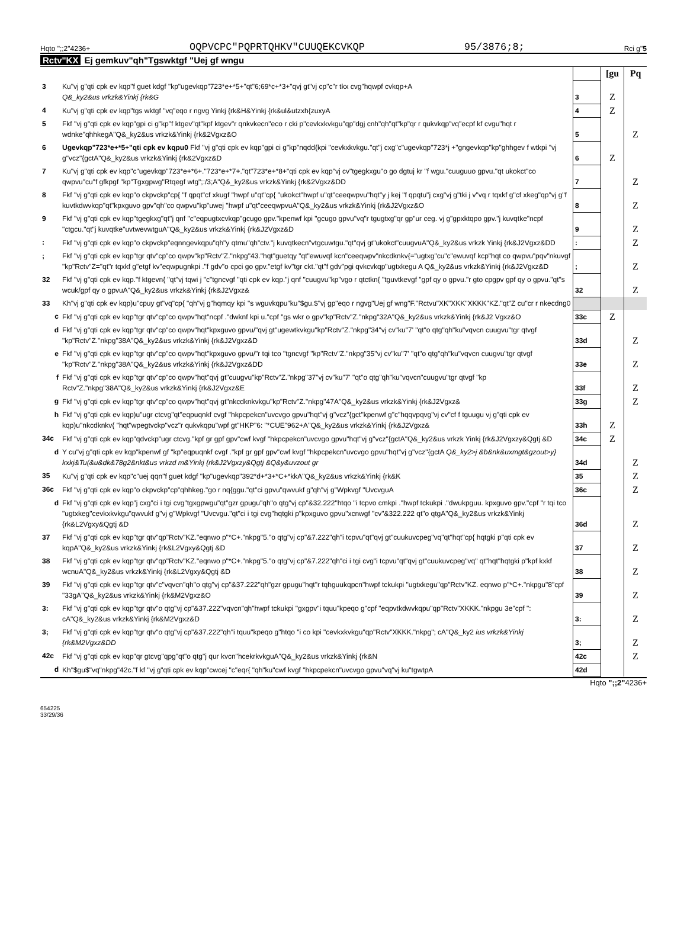Hqto ";;2"4236+ OQPVCPC"PQPRTQHKV"CUUQEKCVKQP 95/3876;8; Rci g"5
Rctv"KX Ej gemkuv"qh"Tgswktgf "Uej gf wngu
| | | | [gu | Pq |
| 3 | Ku"vj g"qti cpk ev kqp"f guet kdgf "kp"ugevkqp"723*e+*5+"qt"6;69*c+*3+"qvj gt"vj cp"c"r tkx cvg"hqwpf cvkqp+A Q&_ky2&us vrkzk&Yinkj {rk&G | 3 | Z | |
| 4 | Ku"vj g"qti cpk ev kqp"tgs wktgf "vq"eqo r ngvg Yinkj {rk&H&Yinkj {rk&ul&utzxh{zuxyA | 4 | Z | |
| 5 | Fkf "vj g"qti cpk ev kqp"gpi ci g"kp"f ktgev"qt"kpf ktgev"r qnkvkecn"eco r cki p"cevkxkvkgu"qp"dgj cnh"qh"qt"kp"qr r qukvkqp"vq"ecpf kf cvgu"hqt r wdnke"qhhkegA"Q&_ky2&us vrkzk&Yinkj {rk&2Vgxz&O | 5 | | Z |
| 6 | Ugevkqp"723*e+*5+"qti cpk ev kqpu0 Fkf "vj g"qti cpk ev kqp"gpi ci g"kp"nqdd{kpi "cevkxkvkgu."qt"j cxg"c"ugevkqp"723*j +"gngevkqp"kp"ghhgev f wtkpi "vj g"vcz"{gctA"Q&_ky2&us vrkzk&Yinkj {rk&2Vgxz&D | 6 | Z | |
| 7 | Ku"vj g"qti cpk ev kqp"c"ugevkqp"723*e+*6+."723*e+*7+."qt"723*e+*8+"qti cpk ev kqp"vj cv"tgegkxgu"o go dgtuj kr "f wgu."cuuguuo gpvu."qt ukokct"co qwpvu"cu"f gfkpgf "kp"Tgxgpwg"Rtqegf wtg";:/3;A"Q&_ky2&us vrkzk&Yinkj {rk&2Vgxz&DD | 7 | | Z |
| 8 | Fkf "vj g"qti cpk ev kqp"o ckpvckp"cp{ "f qpqt"cf xkugf "hwpf u"qt"cp{ "ukokct"hwpf u"qt"ceeqwpvu"hqt"y j kej "f qpqtu"j cxg"vj g"tki j v"vq r tqxkf g"cf xkeg"qp"vj g"f kuvtkdwvkqp"qt"kpxguvo gpv"qh"co qwpvu"kp"uwej "hwpf u"qt"ceeqwpvuA"Q&_ky2&us vrkzk&Yinkj {rk&J2Vgxz&O | 8 | | Z |
| 9 | Fkf "vj g"qti cpk ev kqp"tgegkxg"qt"j qnf "c"eqpugtxcvkqp"gcugo gpv."kpenwf kpi "gcugo gpvu"vq"r tgugtxg"qr gp"ur ceg. vj g"gpxktqpo gpv."j kuvqtke"ncpf "ctgcu."qt"j kuvqtke"uvtwevwtguA"Q&_ky2&us vrkzk&Yinkj {rk&J2Vgxz&D | 9 | | Z |
| : | Fkf "vj g"qti cpk ev kqp"o ckpvckp"eqnngevkqpu"qh"y qtmu"qh"ctv."j kuvqtkecn"vtgcuwtgu."qt"qvj gt"ukokct"cuugvuA"Q&_ky2&us vrkzk Yinkj {rk&J2Vgxz&DD | : | | Z |
| ; | Fkf "vj g"qti cpk ev kqp"tgr qtv"cp"co qwpv"kp"Rctv"Z."nkpg"43."hqt"guetqy "qt"ewuvqf kcn"ceeqwpv"nkcdknkv{="ugtxg"cu"c"ewuvqf kcp"hqt co qwpvu"pqv"nkuvgf "kp"Rctv"Z="qt"r tqxkf g"etgf kv"eqwpugnkpi ."f gdv"o cpci go gpv."etgf kv"tgr ckt."qt"f gdv"pgi qvkcvkqp"ugtxkegu A Q&_ky2&us vrkzk&Yinkj {rk&J2Vgxz&D | ; | | Z |
| 32 | Fkf "vj g"qti cpk ev kqp."f ktgevn{ "qt"vj tqwi j "c"tgncvgf "qti cpk ev kqp."j qnf "cuugvu"kp"vgo r qtctkn{ "tguvtkevgf "gpf qy o gpvu."r gto cpgpv gpf qy o gpvu."qt"s wcuk/gpf qy o gpvuA"Q&_ky2&us vrkzk&Yinkj {rk&J2Vgxz& | 32 | | Z |
| 33 | Kh"vj g"qti cpk ev kqp)u"cpuy gt"vq"cp{ "qh"vj g"hqmqy kpi "s wguvkqpu"ku"$gu.$"vj gp"eqo r ngvg"Uej gf wng"F."Rctvu"XK"XKK"XKKK"KZ."qt"Z cu"cr r nkecdng0 | | | |
| c | Fkf "vj g"qti cpk ev kqp"tgr qtv"cp"co qwpv"hqt"ncpf ."dwknf kpi u."cpf "gs wkr o gpv"kp"Rctv"Z."nkpg"32A"Q&_ky2&us vrkzk&Yinkj {rk&J2 Vgxz&O | 33c | Z | |
| d | Fkf "vj g"qti cpk ev kqp"tgr qtv"cp"co qwpv"hqt"kpxguvo gpvu/"qvj gt"ugewtkvkgu"kp"Rctv"Z."nkpg"34"vj cv"ku"7' "qt"o qtg"qh"ku"vqvcn cuugvu"tgr qtvgf "kp"Rctv"Z."nkpg"38A"Q&_ky2&us vrkzk&Yinkj {rk&J2Vgxz&D | 33d | | Z |
| e | Fkf "vj g"qti cpk ev kqp"tgr qtv"cp"co qwpv"hqt"kpxguvo gpvu/"r tqi tco "tgncvgf "kp"Rctv"Z."nkpg"35"vj cv"ku"7' "qt"o qtg"qh"ku"vqvcn cuugvu"tgr qtvgf "kp"Rctv"Z."nkpg"38A"Q&_ky2&us vrkzk&Yinkj {rk&J2Vgxz&DD | 33e | | Z |
| f | Fkf "vj g"qti cpk ev kqp"tgr qtv"cp"co qwpv"hqt"qvj gt"cuugvu"kp"Rctv"Z."nkpg"37"vj cv"ku"7' "qt"o qtg"qh"ku"vqvcn"cuugvu"tgr qtvgf "kp Rctv"Z."nkpg"38A"Q&_ky2&us vrkzk&Yinkj {rk&J2Vgxz&E | 33f | | Z |
| g | Fkf "vj g"qti cpk ev kqp"tgr qtv"cp"co qwpv"hqt"qvj gt"nkcdknkvkgu"kp"Rctv"Z."nkpg"47A"Q&_ky2&us vrkzk&Yinkj {rk&J2Vgxz& | 33g | | Z |
| h | Fkf "vj g"qti cpk ev kqp)u"ugr ctcvg"qt"eqpuqnkf cvgf "hkpcpekcn"uvcvgo gpvu"hqt"vj g"vcz"{gct"kpenwf g"c"hqqvpqvg"vj cv"cf f tguugu vj g"qti cpk ev kqp)u"nkcdknkv{ "hqt"wpegtvckp"vcz"r qukvkqpu"wpf gt"HKP"6: "*CUE"962+A"Q&_ky2&us vrkzk&Yinkj {rk&J2Vgxz& | 33h | Z | |
| 34c | Fkf "vj g"qti cpk ev kqp"qdvckp"ugr ctcvg."kpf gr gpf gpv"cwf kvgf "hkpcpekcn"uvcvgo gpvu"hqt"vj g"vcz"{gctA"Q&_ky2&us vrkzk Yinkj {rk&J2Vgxzy&Qgtj &D | 34c | Z | |
| d | Y cu"vj g"qti cpk ev kqp"kpenwf gf "kp"eqpuqnkf cvgf ."kpf gr gpf gpv"cwf kvgf "hkpcpekcn"uvcvgo gpvu"hqt"vj g"vcz"{gctA Q&_ky2>j &b&nk&uxmgt&gzout>y} kxkj&Tu(&u&dk&78g2&nkt&us vrkzd m&Yinkj {rk&J2Vgxzy&Qgtj &Q&y&uvzout gr | 34d | | Z |
| 35 | Ku"vj g"qti cpk ev kqp"c"uej qqn"f guet kdgf "kp"ugevkqp"392*d+*3+*C+*kkA"Q&_ky2&us vrkzk&Yinkj {rk&K | 35 | | Z |
| 36c | Fkf "vj g"qti cpk ev kqp"o ckpvckp"cp"qhhkeg."go r nq{ggu."qt"ci gpvu"qwvukf g"qh"vj g"Wpkvgf "UvcvguA | 36c | | Z |
| d | Fkf "vj g"qti cpk ev kqp"j cxg"ci i tgi cvg"tgxgpwgu"qt"gzr gpugu"qh"o qtg"vj cp"&32.222"htqo "i tcpvo cmkpi ."hwpf tckukpi ."dwukpguu. kpxguvo gpv."cpf "r tqi tco "ugtxkeg"cevkxkvkgu"qwvukf g"vj g"Wpkvgf "Uvcvgu."qt"ci i tgi cvg"hqtgki p"kpxguvo gpvu"xcnwgf "cv"&322.222 qt"o qtgA"Q&_ky2&us vrkzk&Yinkj {rk&L2Vgxy&Qgtj &D | 36d | | Z |
| 37 | Fkf "vj g"qti cpk ev kqp"tgr qtv"qp"Rctv"KZ."eqnwo p"*C+."nkpg"5."o qtg"vj cp"&7.222"qh"i tcpvu"qt"qvj gt"cuukuvcpeg"vq"qt"hqt"cp{ hqtgki p"qti cpk ev kqpA"Q&_ky2&us vrkzk&Yinkj {rk&L2Vgxy&Qgtj &D | 37 | | Z |
| 38 | Fkf "vj g"qti cpk ev kqp"tgr qtv"qp"Rctv"KZ."eqnwo p"*C+."nkpg"5."o qtg"vj cp"&7.222"qh"ci i tgi cvg"i tcpvu"qt"qvj gt"cuukuvcpeg"vq" qt"hqt"hqtgki p"kpf kxkf wcnuA"Q&_ky2&us vrkzk&Yinkj {rk&L2Vgxy&Qgtj &D | 38 | | Z |
| 39 | Fkf "vj g"qti cpk ev kqp"tgr qtv"c"vqvcn"qh"o qtg"vj cp"&37.222"qh"gzr gpugu"hqt"r tqhguukqpcn"hwpf tckukpi "ugtxkegu"qp"Rctv"KZ. eqnwo p"*C+."nkpgu"8"cpf "33gA"Q&_ky2&us vrkzk&Yinkj {rk&M2Vgxz&O | 39 | | Z |
| 3: | Fkf "vj g"qti cpk ev kqp"tgr qtv"o qtg"vj cp"&37.222"vqvcn"qh"hwpf tckukpi "gxgpv"i tquu"kpeqo g"cpf "eqpvtkdwvkqpu"qp"Rctv"XKKK."nkpgu 3e"cpf ": cA"Q&_ky2&us vrkzk&Yinkj {rk&M2Vgxz&D | 3: | | Z |
| 3; | Fkf "vj g"qti cpk ev kqp"tgr qtv"o qtg"vj cp"&37.222"qh"i tquu"kpeqo g"htqo "i co kpi "cevkxkvkgu"qp"Rctv"XKKK."nkpg"; cA"Q&_ky2 ius vrkzk&Yinkj {rk&M2Vgxz&DD | 3; | | Z |
| 42c | Fkf "vj g"qti cpk ev kqp"qr gtcvg"qpg"qt"o qtg"j qur kvcn"hcekrkvkguA"Q&_ky2&us vrkzk&Yinkj {rk&N | 42c | | Z |
| d | Kh"$gu$"vq"nkpg"42c."f kf "vj g"qti cpk ev kqp"cwcej "c"eqr{ "qh"ku"cwf kvgf "hkpcpekcn"uvcvgo gpvu"vq"vj ku"tgwtpA | 42d | | |
Hqto ";;2"4236+
654225
33/29/36